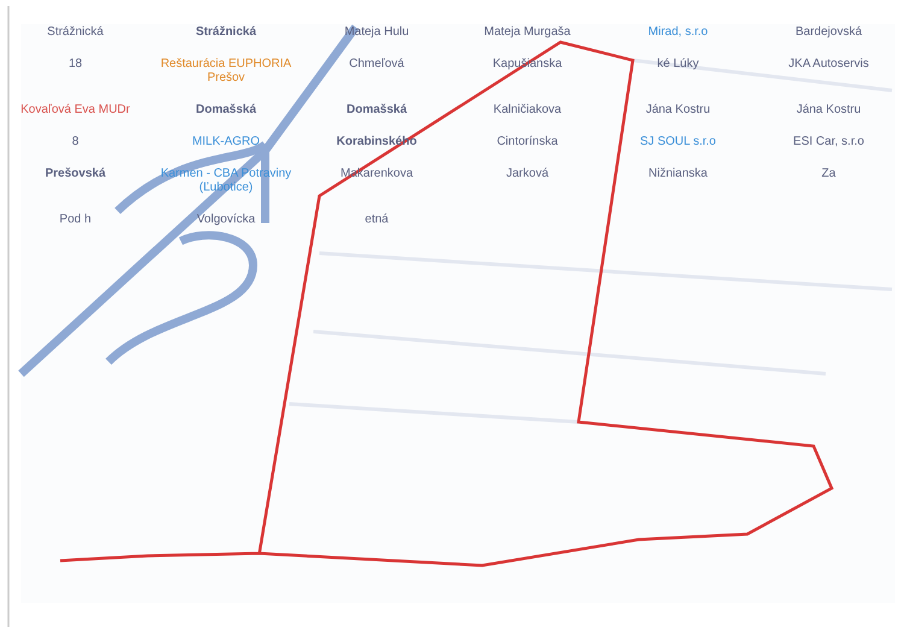Strážnická
Strážnická
Mateja Hulu
Mateja Murgaša
Mirad, s.r.o
Bardejovská
18
Reštaurácia EUPHORIA Prešov
Chmeľová
Kapušianska
ké Lúky
JKA Autoservis
Kovaľová Eva MUDr
Domašská
Domašská
Kalničiakova
Jána Kostru
Jána Kostru
8
MILK-AGRO
Korabinského
Cintorínska
SJ SOUL s.r.o
ESI Car, s.r.o
Prešovská
Karmen - CBA Potraviny (Ľubotice)
Makarenkova
Jarková
Nižnianska
Za
Pod h
Volgovícka
etná